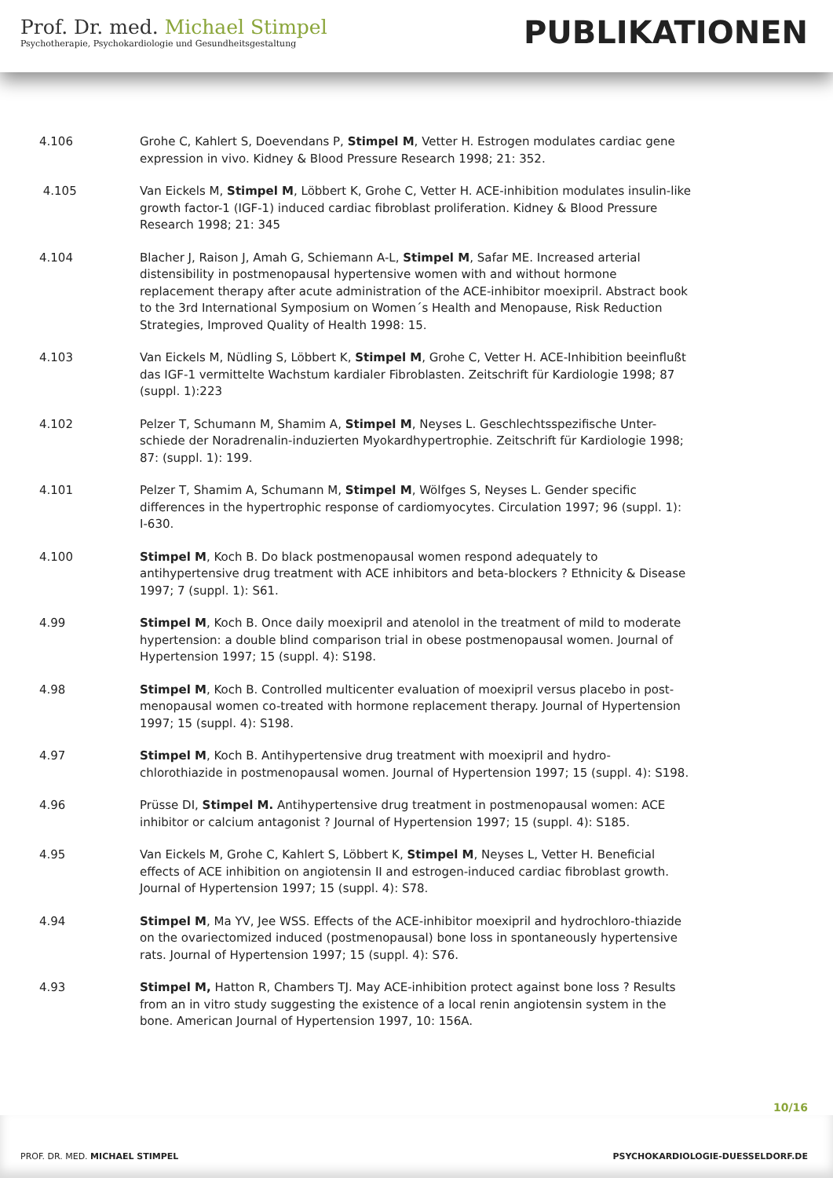Prof. Dr. med. Michael Stimpel
Psychotherapie, Psychokardiologie und Gesundheitsgestaltung
PUBLIKATIONEN
4.106 Grohe C, Kahlert S, Doevendans P, Stimpel M, Vetter H. Estrogen modulates cardiac gene expression in vivo. Kidney & Blood Pressure Research 1998; 21: 352.
4.105 Van Eickels M, Stimpel M, Löbbert K, Grohe C, Vetter H. ACE-inhibition modulates insulin-like growth factor-1 (IGF-1) induced cardiac fibroblast proliferation. Kidney & Blood Pressure Research 1998; 21: 345
4.104 Blacher J, Raison J, Amah G, Schiemann A-L, Stimpel M, Safar ME. Increased arterial distensibility in postmenopausal hypertensive women with and without hormone replacement therapy after acute administration of the ACE-inhibitor moexipril. Abstract book to the 3rd International Symposium on Women´s Health and Menopause, Risk Reduction Strategies, Improved Quality of Health 1998: 15.
4.103 Van Eickels M, Nüdling S, Löbbert K, Stimpel M, Grohe C, Vetter H. ACE-Inhibition beeinflußt das IGF-1 vermittelte Wachstum kardialer Fibroblasten. Zeitschrift für Kardiologie 1998; 87 (suppl. 1):223
4.102 Pelzer T, Schumann M, Shamim A, Stimpel M, Neyses L. Geschlechtsspezifische Unter-schiede der Noradrenalin-induzierten Myokardhypertrophie. Zeitschrift für Kardiologie 1998; 87: (suppl. 1): 199.
4.101 Pelzer T, Shamim A, Schumann M, Stimpel M, Wölfges S, Neyses L. Gender specific differences in the hypertrophic response of cardiomyocytes. Circulation 1997; 96 (suppl. 1): I-630.
4.100 Stimpel M, Koch B. Do black postmenopausal women respond adequately to antihypertensive drug treatment with ACE inhibitors and beta-blockers ? Ethnicity & Disease 1997; 7 (suppl. 1): S61.
4.99 Stimpel M, Koch B. Once daily moexipril and atenolol in the treatment of mild to moderate hypertension: a double blind comparison trial in obese postmenopausal women. Journal of Hypertension 1997; 15 (suppl. 4): S198.
4.98 Stimpel M, Koch B. Controlled multicenter evaluation of moexipril versus placebo in post-menopausal women co-treated with hormone replacement therapy. Journal of Hypertension 1997; 15 (suppl. 4): S198.
4.97 Stimpel M, Koch B. Antihypertensive drug treatment with moexipril and hydro-chlorothiazide in postmenopausal women. Journal of Hypertension 1997; 15 (suppl. 4): S198.
4.96 Prüsse DI, Stimpel M. Antihypertensive drug treatment in postmenopausal women: ACE inhibitor or calcium antagonist ? Journal of Hypertension 1997; 15 (suppl. 4): S185.
4.95 Van Eickels M, Grohe C, Kahlert S, Löbbert K, Stimpel M, Neyses L, Vetter H. Beneficial effects of ACE inhibition on angiotensin II and estrogen-induced cardiac fibroblast growth. Journal of Hypertension 1997; 15 (suppl. 4): S78.
4.94 Stimpel M, Ma YV, Jee WSS. Effects of the ACE-inhibitor moexipril and hydrochloro-thiazide on the ovariectomized induced (postmenopausal) bone loss in spontaneously hypertensive rats. Journal of Hypertension 1997; 15 (suppl. 4): S76.
4.93 Stimpel M, Hatton R, Chambers TJ. May ACE-inhibition protect against bone loss ? Results from an in vitro study suggesting the existence of a local renin angiotensin system in the bone. American Journal of Hypertension 1997, 10: 156A.
10/16
PROF. DR. MED. MICHAEL STIMPEL PSYCHOKARDIOLOGIE-DUESSELDORF.DE